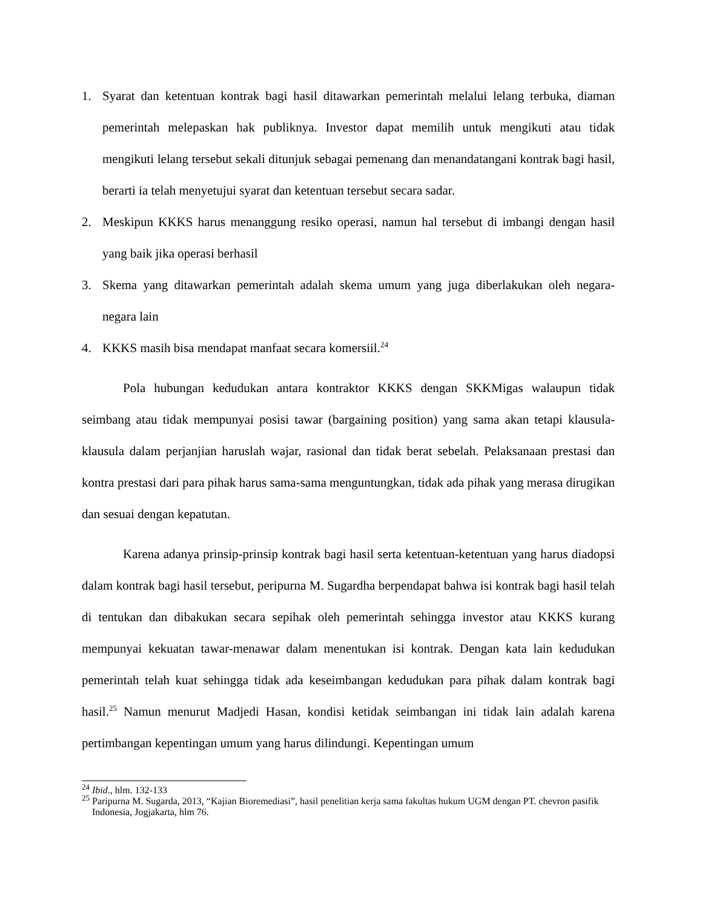1. Syarat dan ketentuan kontrak bagi hasil ditawarkan pemerintah melalui lelang terbuka, diaman pemerintah melepaskan hak publiknya. Investor dapat memilih untuk mengikuti atau tidak mengikuti lelang tersebut sekali ditunjuk sebagai pemenang dan menandatangani kontrak bagi hasil, berarti ia telah menyetujui syarat dan ketentuan tersebut secara sadar.
2. Meskipun KKKS harus menanggung resiko operasi, namun hal tersebut di imbangi dengan hasil yang baik jika operasi berhasil
3. Skema yang ditawarkan pemerintah adalah skema umum yang juga diberlakukan oleh negara-negara lain
4. KKKS masih bisa mendapat manfaat secara komersiil.<sup>24</sup>
Pola hubungan kedudukan antara kontraktor KKKS dengan SKKMigas walaupun tidak seimbang atau tidak mempunyai posisi tawar (bargaining position) yang sama akan tetapi klausula-klausula dalam perjanjian haruslah wajar, rasional dan tidak berat sebelah. Pelaksanaan prestasi dan kontra prestasi dari para pihak harus sama-sama menguntungkan, tidak ada pihak yang merasa dirugikan dan sesuai dengan kepatutan.
Karena adanya prinsip-prinsip kontrak bagi hasil serta ketentuan-ketentuan yang harus diadopsi dalam kontrak bagi hasil tersebut, peripurna M. Sugardha berpendapat bahwa isi kontrak bagi hasil telah di tentukan dan dibakukan secara sepihak oleh pemerintah sehingga investor atau KKKS kurang mempunyai kekuatan tawar-menawar dalam menentukan isi kontrak. Dengan kata lain kedudukan pemerintah telah kuat sehingga tidak ada keseimbangan kedudukan para pihak dalam kontrak bagi hasil.<sup>25</sup> Namun menurut Madjedi Hasan, kondisi ketidak seimbangan ini tidak lain adalah karena pertimbangan kepentingan umum yang harus dilindungi. Kepentingan umum
<sup>24</sup> Ibid., hlm. 132-133
<sup>25</sup> Paripurna M. Sugarda, 2013, “Kajian Bioremediasi”, hasil penelitian kerja sama fakultas hukum UGM dengan PT. chevron pasifik Indonesia, Jogjakarta, hlm 76.